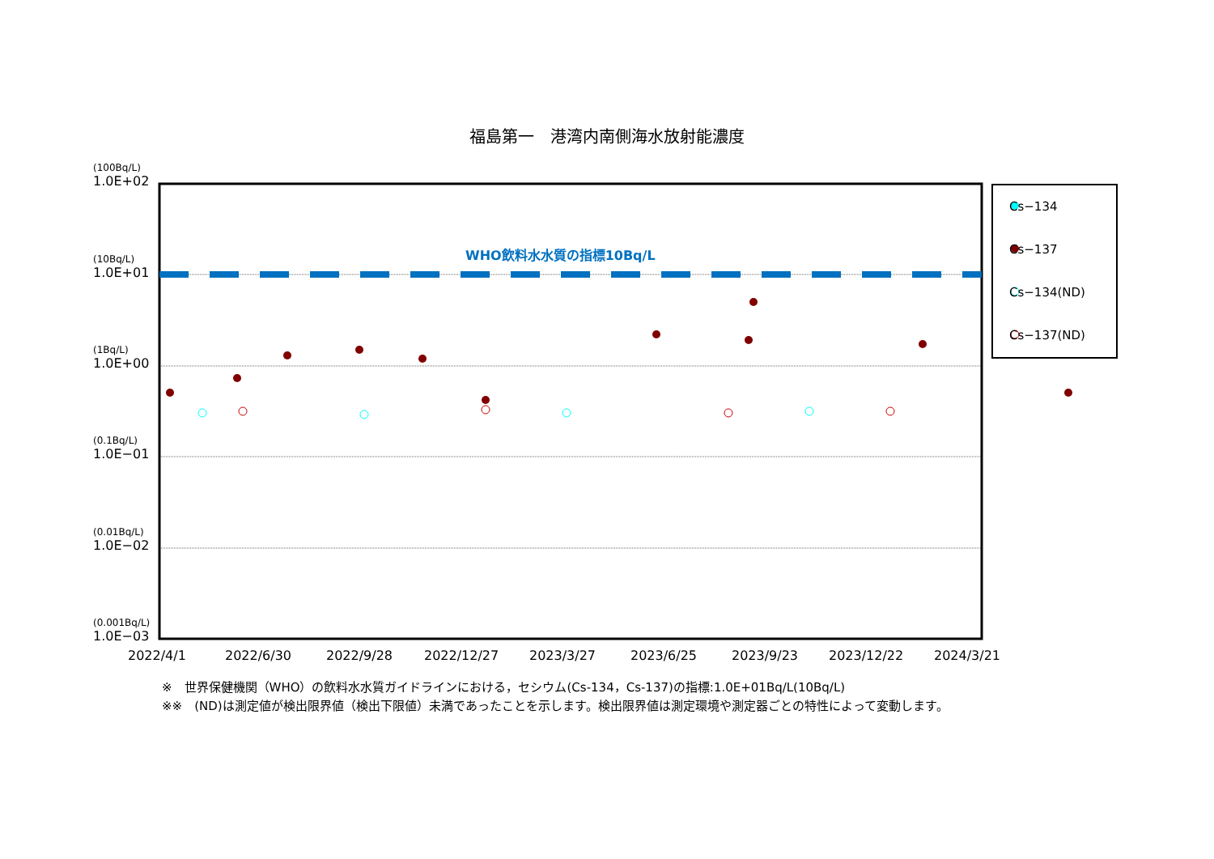福島第一　港湾内南側海水放射能濃度
(100Bq/L)
1.0E+02
(10Bq/L)
1.0E+01
(1Bq/L)
1.0E+00
(0.1Bq/L)
1.0E−01
(0.01Bq/L)
1.0E−02
(0.001Bq/L)
1.0E−03
WHO飲料水水質の指標10Bq/L
2022/4/1 2022/6/30 2022/9/28 2022/12/27 2023/3/27 2023/6/25 2023/9/23 2023/12/22 2024/3/21
Cs−134
Cs−137
Cs−134(ND)
Cs−137(ND)
※　世界保健機関（WHO）の飲料水水質ガイドラインにおける，セシウム(Cs-134，Cs-137)の指標:1.0E+01Bq/L(10Bq/L)
※※　(ND)は測定値が検出限界値（検出下限値）未満であったことを示します。検出限界値は測定環境や測定器ごとの特性によって変動します。